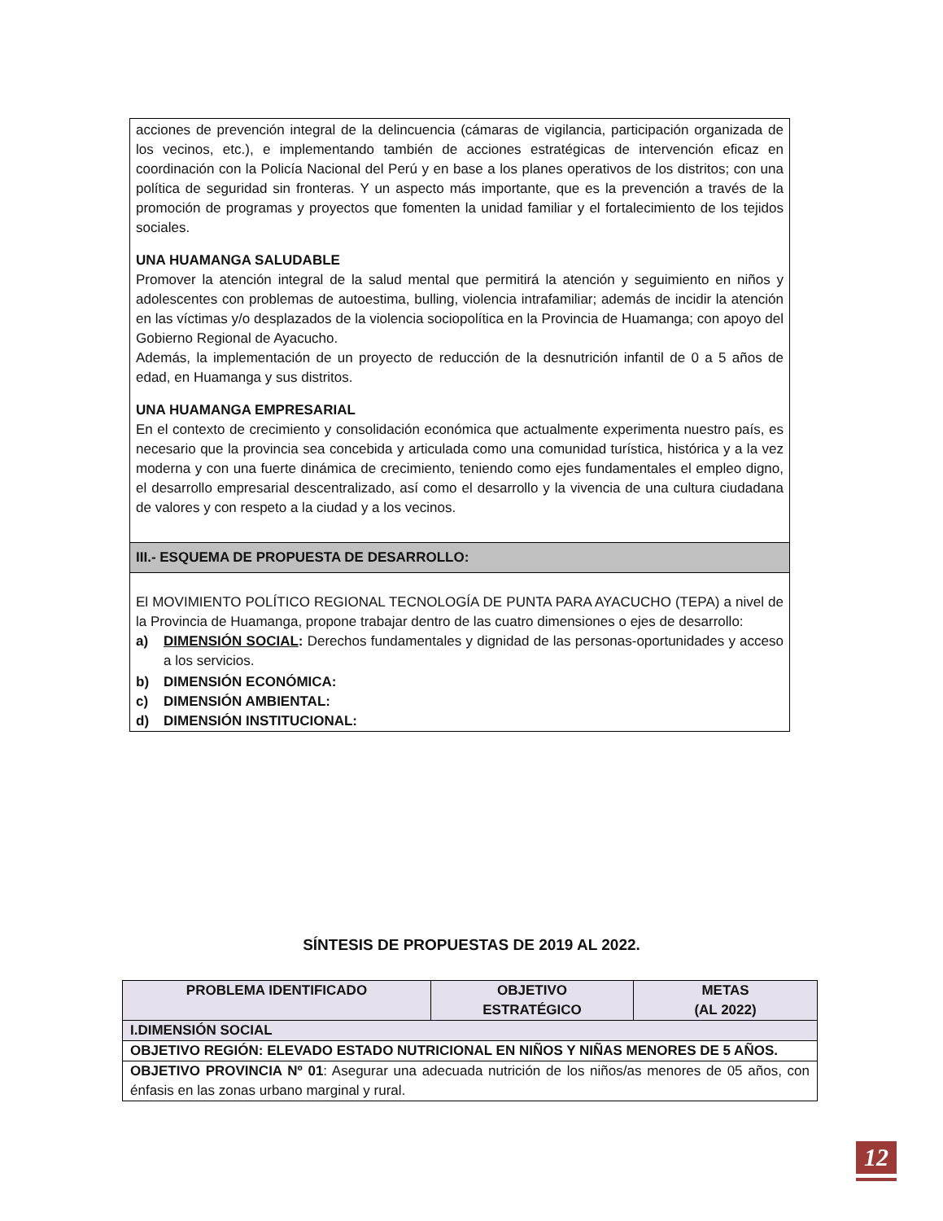acciones de prevención integral de la delincuencia (cámaras de vigilancia, participación organizada de los vecinos, etc.), e implementando también de acciones estratégicas de intervención eficaz en coordinación con la Policía Nacional del Perú y en base a los planes operativos de los distritos; con una política de seguridad sin fronteras. Y un aspecto más importante, que es la prevención a través de la promoción de programas y proyectos que fomenten la unidad familiar y el fortalecimiento de los tejidos sociales.
UNA HUAMANGA SALUDABLE
Promover la atención integral de la salud mental que permitirá la atención y seguimiento en niños y adolescentes con problemas de autoestima, bulling, violencia intrafamiliar; además de incidir la atención en las víctimas y/o desplazados de la violencia sociopolítica en la Provincia de Huamanga; con apoyo del Gobierno Regional de Ayacucho.
Además, la implementación de un proyecto de reducción de la desnutrición infantil de 0 a 5 años de edad, en Huamanga y sus distritos.
UNA HUAMANGA EMPRESARIAL
En el contexto de crecimiento y consolidación económica que actualmente experimenta nuestro país, es necesario que la provincia sea concebida y articulada como una comunidad turística, histórica y a la vez moderna y con una fuerte dinámica de crecimiento, teniendo como ejes fundamentales el empleo digno, el desarrollo empresarial descentralizado, así como el desarrollo y la vivencia de una cultura ciudadana de valores y con respeto a la ciudad y a los vecinos.
III.- ESQUEMA DE PROPUESTA DE DESARROLLO:
El MOVIMIENTO POLÍTICO REGIONAL TECNOLOGÍA DE PUNTA PARA AYACUCHO (TEPA) a nivel de la Provincia de Huamanga, propone trabajar dentro de las cuatro dimensiones o ejes de desarrollo:
a) DIMENSIÓN SOCIAL: Derechos fundamentales y dignidad de las personas-oportunidades y acceso a los servicios.
b) DIMENSIÓN ECONÓMICA:
c) DIMENSIÓN AMBIENTAL:
d) DIMENSIÓN INSTITUCIONAL:
SÍNTESIS DE PROPUESTAS DE 2019 AL 2022.
| PROBLEMA IDENTIFICADO | OBJETIVO ESTRATÉGICO | METAS (AL 2022) |
| --- | --- | --- |
| I.DIMENSIÓN SOCIAL | | |
| OBJETIVO REGIÓN: ELEVADO ESTADO NUTRICIONAL EN NIÑOS Y NIÑAS MENORES DE 5 AÑOS. | | |
| OBJETIVO PROVINCIA Nº 01 : Asegurar una adecuada nutrición de los niños/as menores de 05 años, con énfasis en las zonas urbano marginal y rural. | | |
12